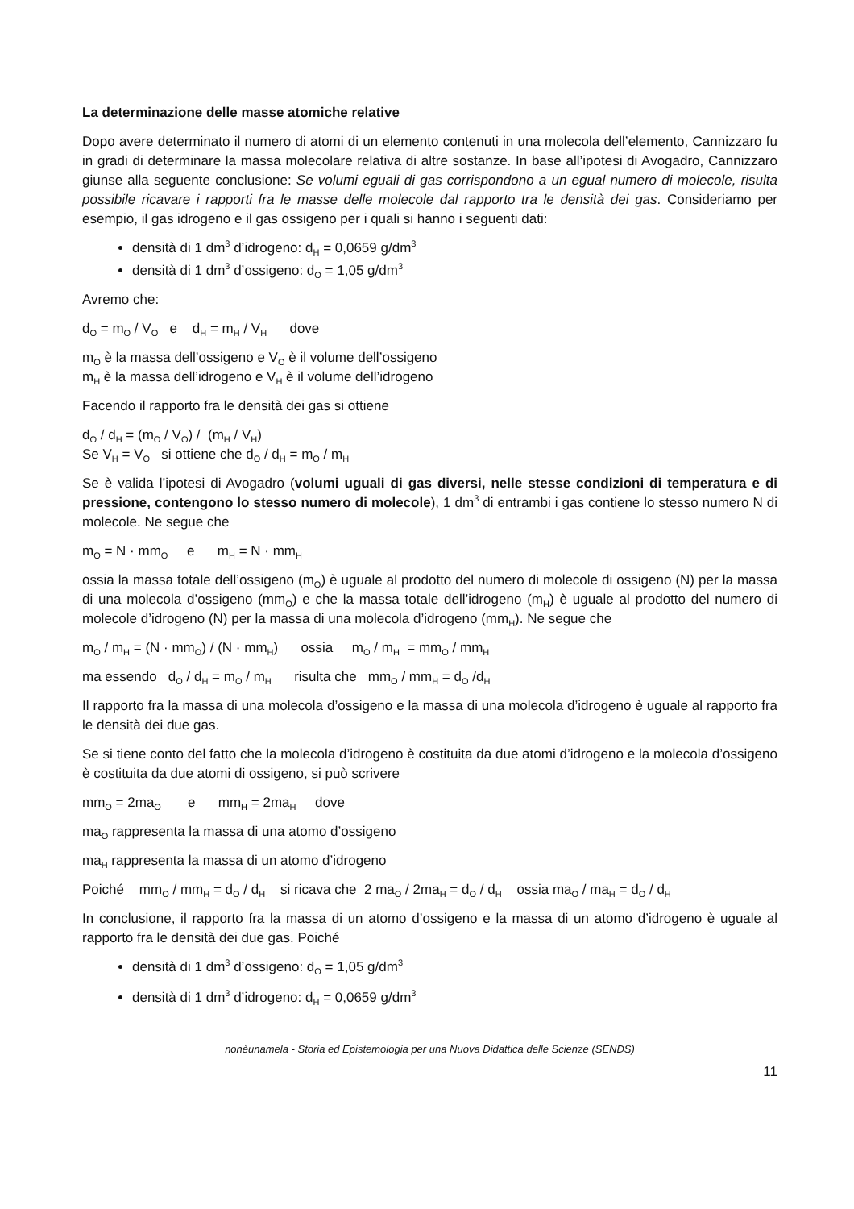La determinazione delle masse atomiche relative
Dopo avere determinato il numero di atomi di un elemento contenuti in una molecola dell’elemento, Cannizzaro fu in gradi di determinare la massa molecolare relativa di altre sostanze. In base all’ipotesi di Avogadro, Cannizzaro giunse alla seguente conclusione: Se volumi eguali di gas corrispondono a un egual numero di molecole, risulta possibile ricavare i rapporti fra le masse delle molecole dal rapporto tra le densità dei gas. Consideriamo per esempio, il gas idrogeno e il gas ossigeno per i quali si hanno i seguenti dati:
densità di 1 dm<sup>3</sup> d’idrogeno: d<sub>H</sub> = 0,0659 g/dm<sup>3</sup>
densità di 1 dm<sup>3</sup> d’ossigeno: d<sub>O</sub> = 1,05 g/dm<sup>3</sup>
Avremo che:
d<sub>O</sub> = m<sub>O</sub> / V<sub>O</sub> e d<sub>H</sub> = m<sub>H</sub> / V<sub>H</sub> dove
m<sub>O</sub> è la massa dell’ossigeno e V<sub>O</sub> è il volume dell’ossigeno
m<sub>H</sub> è la massa dell’idrogeno e V<sub>H</sub> è il volume dell’idrogeno
Facendo il rapporto fra le densità dei gas si ottiene
d<sub>O</sub> / d<sub>H</sub> = (m<sub>O</sub> / V<sub>O</sub>) / (m<sub>H</sub> / V<sub>H</sub>)
Se V<sub>H</sub> = V<sub>O</sub> si ottiene che d<sub>O</sub> / d<sub>H</sub> = m<sub>O</sub> / m<sub>H</sub>
Se è valida l’ipotesi di Avogadro (volumi uguali di gas diversi, nelle stesse condizioni di temperatura e di pressione, contengono lo stesso numero di molecole), 1 dm<sup>3</sup> di entrambi i gas contiene lo stesso numero N di molecole. Ne segue che
m<sub>O</sub> = N · mm<sub>O</sub> e m<sub>H</sub> = N · mm<sub>H</sub>
ossia la massa totale dell’ossigeno (m<sub>O</sub>) è uguale al prodotto del numero di molecole di ossigeno (N) per la massa di una molecola d’ossigeno (mm<sub>O</sub>) e che la massa totale dell’idrogeno (m<sub>H</sub>) è uguale al prodotto del numero di molecole d’idrogeno (N) per la massa di una molecola d’idrogeno (mm<sub>H</sub>). Ne segue che
m<sub>O</sub> / m<sub>H</sub> = (N · mm<sub>O</sub>) / (N · mm<sub>H</sub>) ossia m<sub>O</sub> / m<sub>H</sub> = mm<sub>O</sub> / mm<sub>H</sub>
ma essendo d<sub>O</sub> / d<sub>H</sub> = m<sub>O</sub> / m<sub>H</sub> risulta che mm<sub>O</sub> / mm<sub>H</sub> = d<sub>O</sub> /d<sub>H</sub>
Il rapporto fra la massa di una molecola d’ossigeno e la massa di una molecola d’idrogeno è uguale al rapporto fra le densità dei due gas.
Se si tiene conto del fatto che la molecola d’idrogeno è costituita da due atomi d’idrogeno e la molecola d’ossigeno è costituita da due atomi di ossigeno, si può scrivere
mm<sub>O</sub> = 2ma<sub>O</sub> e mm<sub>H</sub> = 2ma<sub>H</sub> dove
ma<sub>O</sub> rappresenta la massa di una atomo d’ossigeno
ma<sub>H</sub> rappresenta la massa di un atomo d’idrogeno
Poiché mm<sub>O</sub> / mm<sub>H</sub> = d<sub>O</sub> / d<sub>H</sub> si ricava che 2 ma<sub>O</sub> / 2ma<sub>H</sub> = d<sub>O</sub> / d<sub>H</sub> ossia ma<sub>O</sub> / ma<sub>H</sub> = d<sub>O</sub> / d<sub>H</sub>
In conclusione, il rapporto fra la massa di un atomo d’ossigeno e la massa di un atomo d’idrogeno è uguale al rapporto fra le densità dei due gas. Poiché
densità di 1 dm<sup>3</sup> d’ossigeno: d<sub>O</sub> = 1,05 g/dm<sup>3</sup>
densità di 1 dm<sup>3</sup> d’idrogeno: d<sub>H</sub> = 0,0659 g/dm<sup>3</sup>
nonèunamela - Storia ed Epistemologia per una Nuova Didattica delle Scienze (SENDS)
11